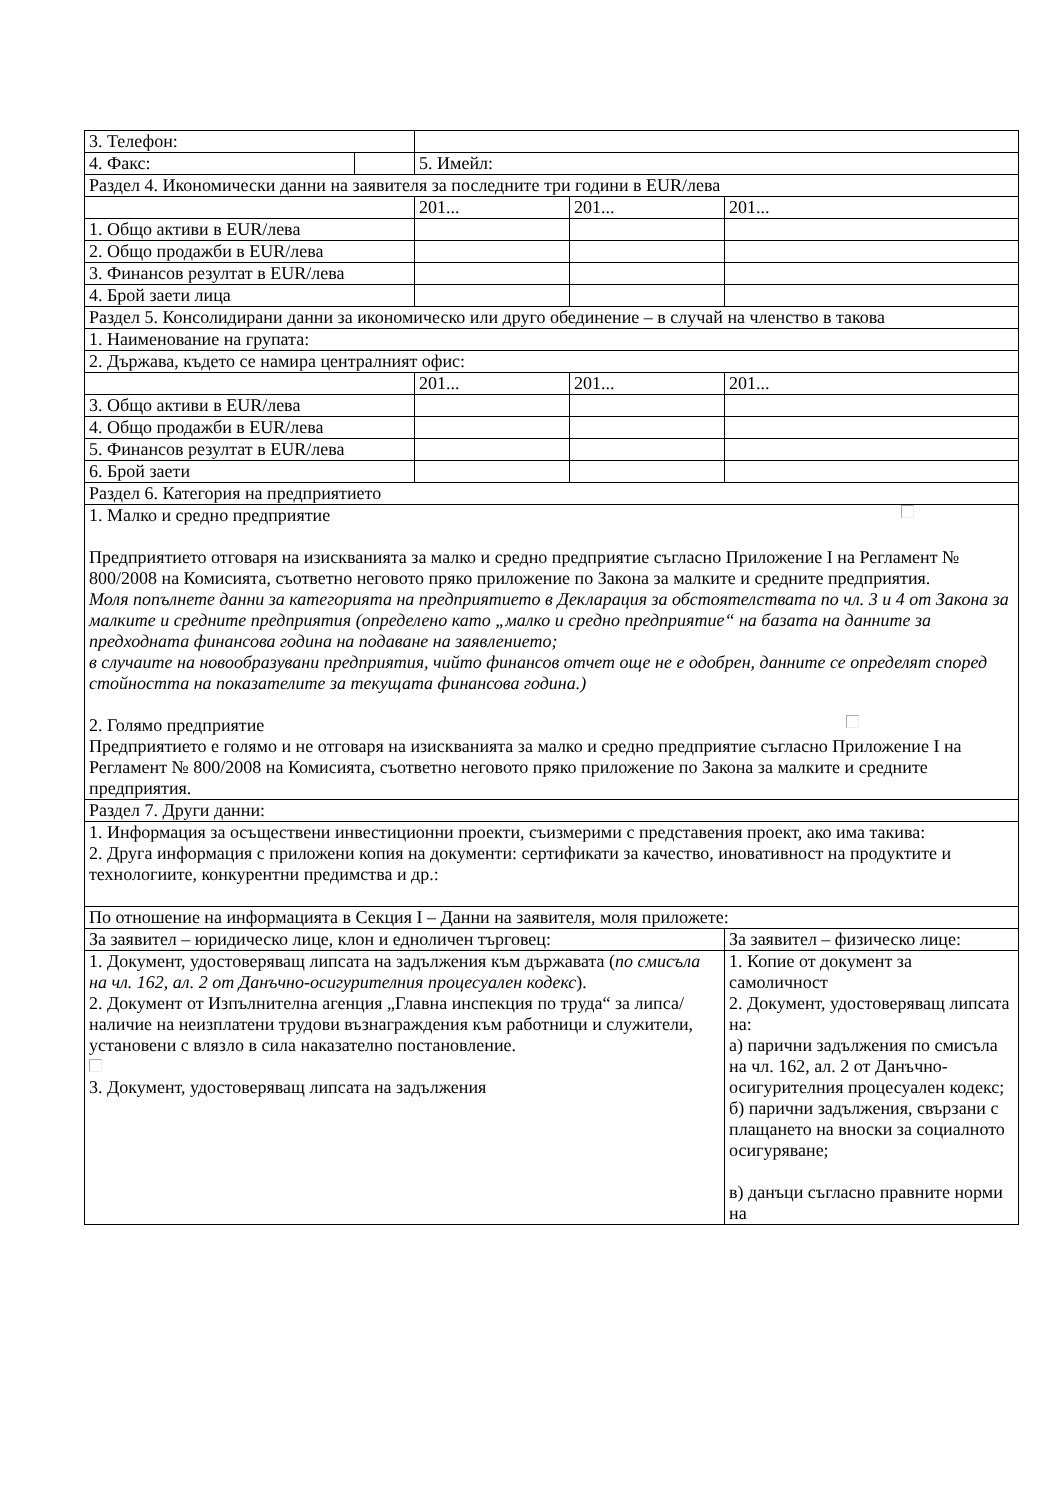| 3. Телефон: | | | | |
| 4. Факс: | | 5. Имейл: | | |
| Раздел 4. Икономически данни на заявителя за последните три години в EUR/лева | | | | |
| | | 201... | 201... | 201... |
| 1. Общо активи в EUR/лева | | | | |
| 2. Общо продажби в EUR/лева | | | | |
| 3. Финансов резултат в EUR/лева | | | | |
| 4. Брой заети лица | | | | |
| Раздел 5. Консолидирани данни за икономическо или друго обединение – в случай на членство в такова | | | | |
| 1. Наименование на групата: | | | | |
| 2. Държава, където се намира централният офис: | | | | |
| | | 201... | 201... | 201... |
| 3. Общо активи в EUR/лева | | | | |
| 4. Общо продажби в EUR/лева | | | | |
| 5. Финансов резултат в EUR/лева | | | | |
| 6. Брой заети | | | | |
| Раздел 6. Категория на предприятието | | | | |
| 1. Малко и средно предприятие Предприятието отговаря на изискванията за малко и средно предприятие съгласно Приложение I на Регламент № 800/2008 на Комисията, съответно неговото пряко приложение по Закона за малките и средните предприятия. Моля попълнете данни за категорията на предприятието в Декларация за обстоятелствата по чл. 3 и 4 от Закона за малките и средните предприятия (определено като „малко и средно предприятие“ на базата на данните за предходната финансова година на подаване на заявлението; в случаите на новообразувани предприятия, чийто финансов отчет още не е одобрен, данните се определят според стойността на показателите за текущата финансова година.) 2. Голямо предприятие Предприятието е голямо и не отговаря на изискванията за малко и средно предприятие съгласно Приложение I на Регламент № 800/2008 на Комисията, съответно неговото пряко приложение по Закона за малките и средните предприятия. | | | | |
| Раздел 7. Други данни: | | | | |
| 1. Информация за осъществени инвестиционни проекти, съизмерими с представения проект, ако има такива: 2. Друга информация с приложени копия на документи: сертификати за качество, иновативност на продуктите и технологиите, конкурентни предимства и др.: | | | | |
| По отношение на информацията в Секция I – Данни на заявителя, моля приложете: | | | | |
| За заявител – юридическо лице, клон и едноличен търговец: | | | | За заявител – физическо лице: |
| 1. Документ, удостоверяващ липсата на задължения към държавата ( по смисъла на чл. 162, ал. 2 от Данъчно-осигурителния процесуален кодекс ). 2. Документ от Изпълнителна агенция „Главна инспекция по труда“ за липса/наличие на неизплатени трудови възнаграждения към работници и служители, установени с влязло в сила наказателно постановление. 3. Документ, удостоверяващ липсата на задължения | | | | 1. Копие от документ за самоличност 2. Документ, удостоверяващ липсата на: а) парични задължения по смисъла на чл. 162, ал. 2 от Данъчно-осигурителния процесуален кодекс; б) парични задължения, свързани с плащането на вноски за социалното осигуряване; в) данъци съгласно правните норми на |